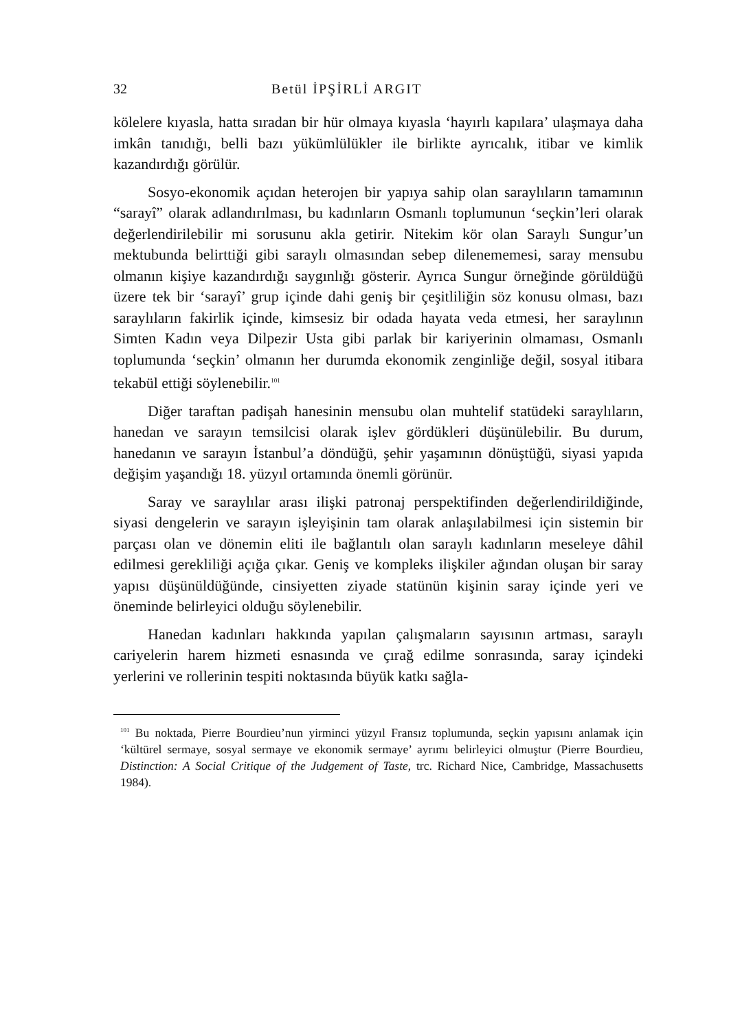32 Betül İPŞİRLİ ARGIT
kölelere kıyasla, hatta sıradan bir hür olmaya kıyasla ‘hayırlı kapılara’ ulaşmaya daha imkân tanıdığı, belli bazı yükümlülükler ile birlikte ayrıcalık, itibar ve kimlik kazandırdığı görülür.
Sosyo-ekonomik açıdan heterojen bir yapıya sahip olan saraylıların tamamının “sarayî” olarak adlandırılması, bu kadınların Osmanlı toplumunun ‘seçkin’leri olarak değerlendirilebilir mi sorusunu akla getirir. Nitekim kör olan Saraylı Sungur’un mektubunda belirttiği gibi saraylı olmasından sebep dilenememesi, saray mensubu olmanın kişiye kazandırdığı saygınlığı gösterir. Ayrıca Sungur örneğinde görüldüğü üzere tek bir ‘sarayî’ grup içinde dahi geniş bir çeşitliliğin söz konusu olması, bazı saraylıların fakirlik içinde, kimsesiz bir odada hayata veda etmesi, her saraylının Simten Kadın veya Dilpezir Usta gibi parlak bir kariyerinin olmaması, Osmanlı toplumunda ‘seçkin’ olmanın her durumda ekonomik zenginliğe değil, sosyal itibara tekabül ettiği söylenebilir.<sup>101</sup>
Diğer taraftan padişah hanesinin mensubu olan muhtelif statüdeki saraylıların, hanedan ve sarayın temsilcisi olarak işlev gördükleri düşünülebilir. Bu durum, hanedanın ve sarayın İstanbul’a döndüğü, şehir yaşamının dönüştüğü, siyasi yapıda değişim yaşandığı 18. yüzyıl ortamında önemli görünür.
Saray ve saraylılar arası ilişki patronaj perspektifinden değerlendirildiğinde, siyasi dengelerin ve sarayın işleyişinin tam olarak anlaşılabilmesi için sistemin bir parçası olan ve dönemin eliti ile bağlantılı olan saraylı kadınların meseleye dâhil edilmesi gerekliliği açığa çıkar. Geniş ve kompleks ilişkiler ağından oluşan bir saray yapısı düşünüldüğünde, cinsiyetten ziyade statünün kişinin saray içinde yeri ve öneminde belirleyici olduğu söylenebilir.
Hanedan kadınları hakkında yapılan çalışmaların sayısının artması, saraylı cariyelerin harem hizmeti esnasında ve çırağ edilme sonrasında, saray içindeki yerlerini ve rollerinin tespiti noktasında büyük katkı sağla-
<sup>101</sup> Bu noktada, Pierre Bourdieu’nun yirminci yüzyıl Fransız toplumunda, seçkin yapısını anlamak için ‘kültürel sermaye, sosyal sermaye ve ekonomik sermaye’ ayrımı belirleyici olmuştur (Pierre Bourdieu, Distinction: A Social Critique of the Judgement of Taste, trc. Richard Nice, Cambridge, Massachusetts 1984).